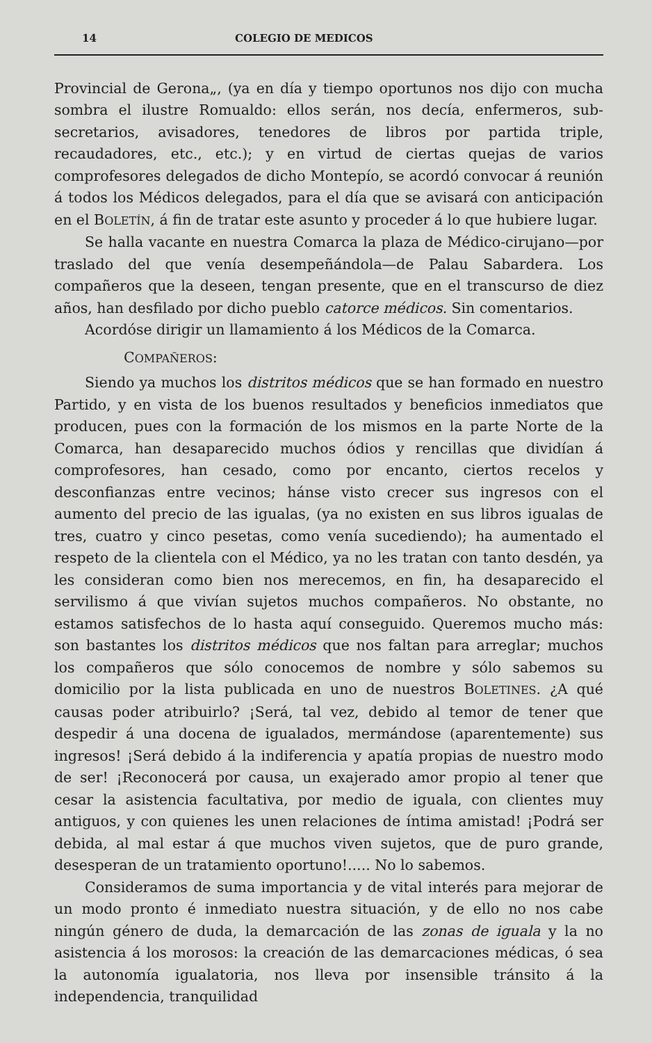14 COLEGIO DE MEDICOS
Provincial de Gerona„, (ya en día y tiempo oportunos nos dijo con mucha sombra el ilustre Romualdo: ellos serán, nos decía, enfermeros, sub-secretarios, avisadores, tenedores de libros por partida triple, recaudadores, etc., etc.); y en virtud de ciertas quejas de varios comprofesores delegados de dicho Montepío, se acordó convocar á reunión á todos los Médicos delegados, para el día que se avisará con anticipación en el BOLETÍN, á fin de tratar este asunto y proceder á lo que hubiere lugar.
Se halla vacante en nuestra Comarca la plaza de Médico-cirujano—por traslado del que venía desempeñándola—de Palau Sabardera. Los compañeros que la deseen, tengan presente, que en el transcurso de diez años, han desfilado por dicho pueblo catorce médicos. Sin comentarios.
Acordóse dirigir un llamamiento á los Médicos de la Comarca.
COMPAÑEROS:
Siendo ya muchos los distritos médicos que se han formado en nuestro Partido, y en vista de los buenos resultados y beneficios inmediatos que producen, pues con la formación de los mismos en la parte Norte de la Comarca, han desaparecido muchos ódios y rencillas que dividían á comprofesores, han cesado, como por encanto, ciertos recelos y desconfianzas entre vecinos; hánse visto crecer sus ingresos con el aumento del precio de las igualas, (ya no existen en sus libros igualas de tres, cuatro y cinco pesetas, como venía sucediendo); ha aumentado el respeto de la clientela con el Médico, ya no les tratan con tanto desdén, ya les consideran como bien nos merecemos, en fin, ha desaparecido el servilismo á que vivían sujetos muchos compañeros. No obstante, no estamos satisfechos de lo hasta aquí conseguido. Queremos mucho más: son bastantes los distritos médicos que nos faltan para arreglar; muchos los compañeros que sólo conocemos de nombre y sólo sabemos su domicilio por la lista publicada en uno de nuestros BOLETINES. ¿A qué causas poder atribuirlo? ¡Será, tal vez, debido al temor de tener que despedir á una docena de igualados, mermándose (aparentemente) sus ingresos! ¡Será debido á la indiferencia y apatía propias de nuestro modo de ser! ¡Reconocerá por causa, un exajerado amor propio al tener que cesar la asistencia facultativa, por medio de iguala, con clientes muy antiguos, y con quienes les unen relaciones de íntima amistad! ¡Podrá ser debida, al mal estar á que muchos viven sujetos, que de puro grande, desesperan de un tratamiento oportuno!..... No lo sabemos.
Consideramos de suma importancia y de vital interés para mejorar de un modo pronto é inmediato nuestra situación, y de ello no nos cabe ningún género de duda, la demarcación de las zonas de iguala y la no asistencia á los morosos: la creación de las demarcaciones médicas, ó sea la autonomía igualatoria, nos lleva por insensible tránsito á la independencia, tranquilidad